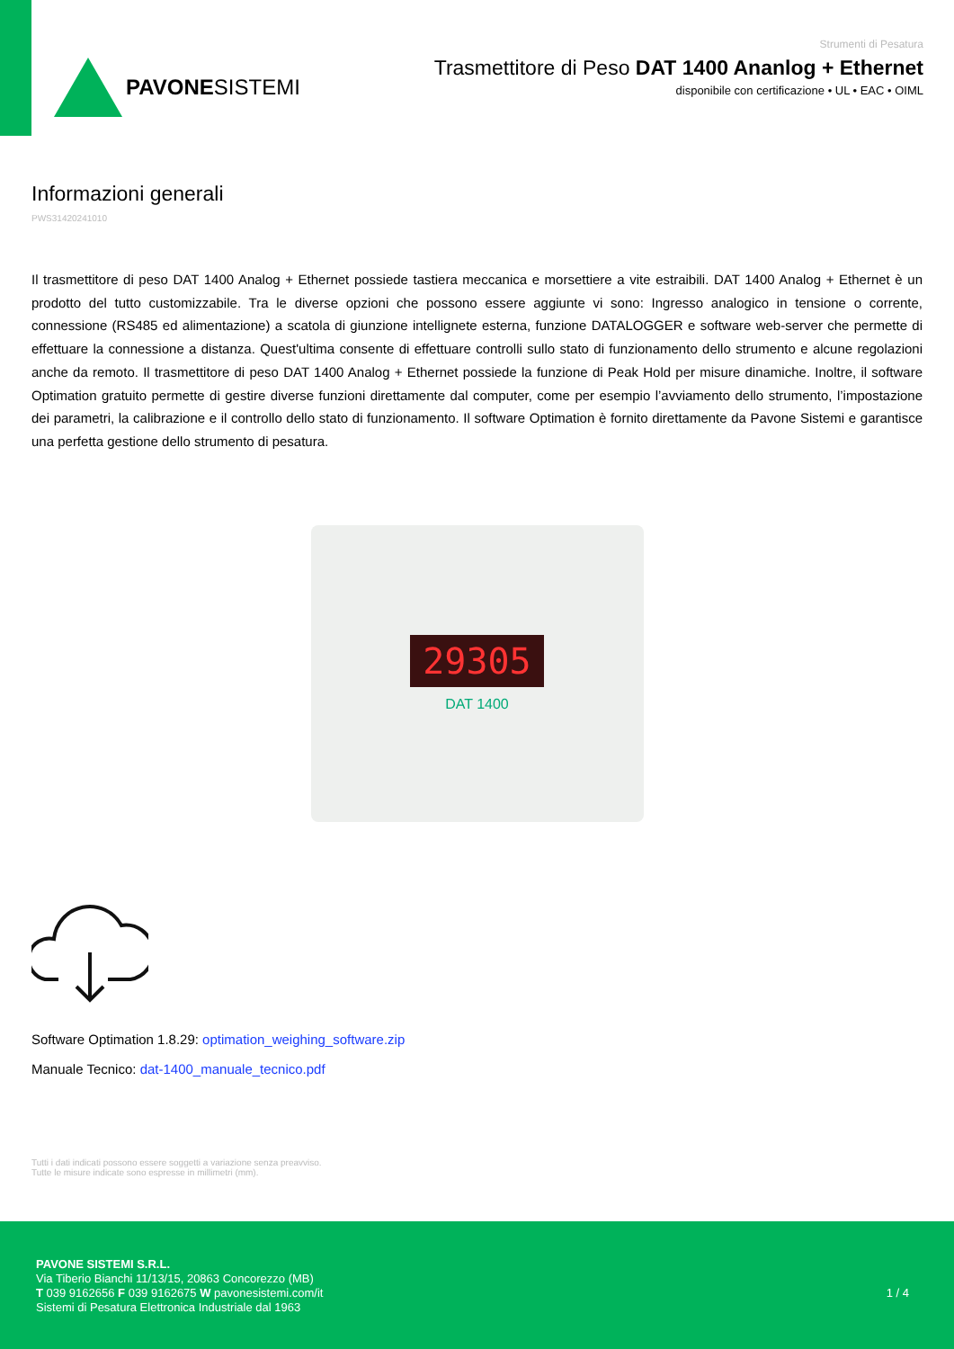PAVONESISTEMI
Strumenti di Pesatura
Trasmettitore di Peso DAT 1400 Ananlog + Ethernet
disponibile con certificazione • UL • EAC • OIML
Informazioni generali
PWS31420241010
Il trasmettitore di peso DAT 1400 Analog + Ethernet possiede tastiera meccanica e morsettiere a vite estraibili. DAT 1400 Analog + Ethernet è un prodotto del tutto customizzabile. Tra le diverse opzioni che possono essere aggiunte vi sono: Ingresso analogico in tensione o corrente, connessione (RS485 ed alimentazione) a scatola di giunzione intellignete esterna, funzione DATALOGGER e software web-server che permette di effettuare la connessione a distanza. Quest'ultima consente di effettuare controlli sullo stato di funzionamento dello strumento e alcune regolazioni anche da remoto. Il trasmettitore di peso DAT 1400 Analog + Ethernet possiede la funzione di Peak Hold per misure dinamiche. Inoltre, il software Optimation gratuito permette di gestire diverse funzioni direttamente dal computer, come per esempio l’avviamento dello strumento, l’impostazione dei parametri, la calibrazione e il controllo dello stato di funzionamento. Il software Optimation è fornito direttamente da Pavone Sistemi e garantisce una perfetta gestione dello strumento di pesatura.
29305
DAT 1400
Software Optimation 1.8.29: optimation_weighing_software.zip
Manuale Tecnico: dat-1400_manuale_tecnico.pdf
Tutti i dati indicati possono essere soggetti a variazione senza preavviso.
Tutte le misure indicate sono espresse in millimetri (mm).
PAVONE SISTEMI S.R.L.
Via Tiberio Bianchi 11/13/15, 20863 Concorezzo (MB)
T 039 9162656 F 039 9162675 W pavonesistemi.com/it
Sistemi di Pesatura Elettronica Industriale dal 1963
1 / 4